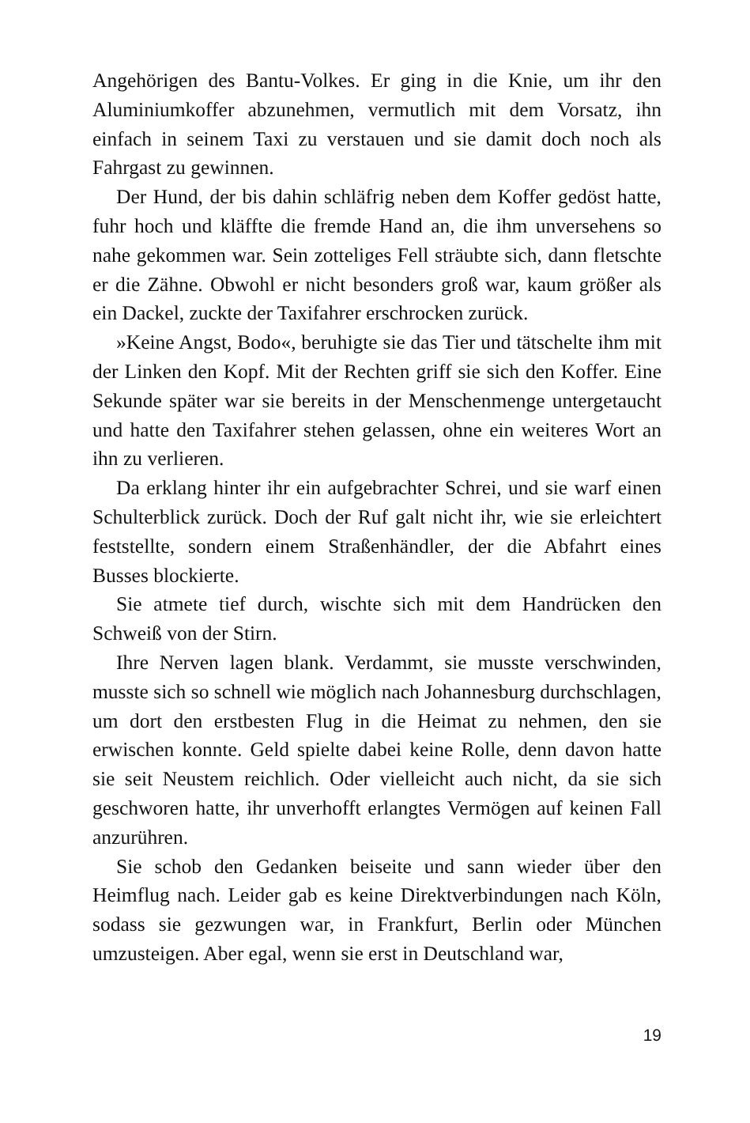Angehörigen des Bantu-Volkes. Er ging in die Knie, um ihr den Aluminiumkoffer abzunehmen, vermutlich mit dem Vorsatz, ihn einfach in seinem Taxi zu verstauen und sie damit doch noch als Fahrgast zu gewinnen.
Der Hund, der bis dahin schläfrig neben dem Koffer gedöst hatte, fuhr hoch und kläffte die fremde Hand an, die ihm unversehens so nahe gekommen war. Sein zotteliges Fell sträubte sich, dann fletschte er die Zähne. Obwohl er nicht besonders groß war, kaum größer als ein Dackel, zuckte der Taxifahrer erschrocken zurück.
»Keine Angst, Bodo«, beruhigte sie das Tier und tätschelte ihm mit der Linken den Kopf. Mit der Rechten griff sie sich den Koffer. Eine Sekunde später war sie bereits in der Menschenmenge untergetaucht und hatte den Taxifahrer stehen gelassen, ohne ein weiteres Wort an ihn zu verlieren.
Da erklang hinter ihr ein aufgebrachter Schrei, und sie warf einen Schulterblick zurück. Doch der Ruf galt nicht ihr, wie sie erleichtert feststellte, sondern einem Straßenhändler, der die Abfahrt eines Busses blockierte.
Sie atmete tief durch, wischte sich mit dem Handrücken den Schweiß von der Stirn.
Ihre Nerven lagen blank. Verdammt, sie musste verschwinden, musste sich so schnell wie möglich nach Johannesburg durchschlagen, um dort den erstbesten Flug in die Heimat zu nehmen, den sie erwischen konnte. Geld spielte dabei keine Rolle, denn davon hatte sie seit Neustem reichlich. Oder vielleicht auch nicht, da sie sich geschworen hatte, ihr unverhofft erlangtes Vermögen auf keinen Fall anzurühren.
Sie schob den Gedanken beiseite und sann wieder über den Heimflug nach. Leider gab es keine Direktverbindungen nach Köln, sodass sie gezwungen war, in Frankfurt, Berlin oder München umzusteigen. Aber egal, wenn sie erst in Deutschland war,
19